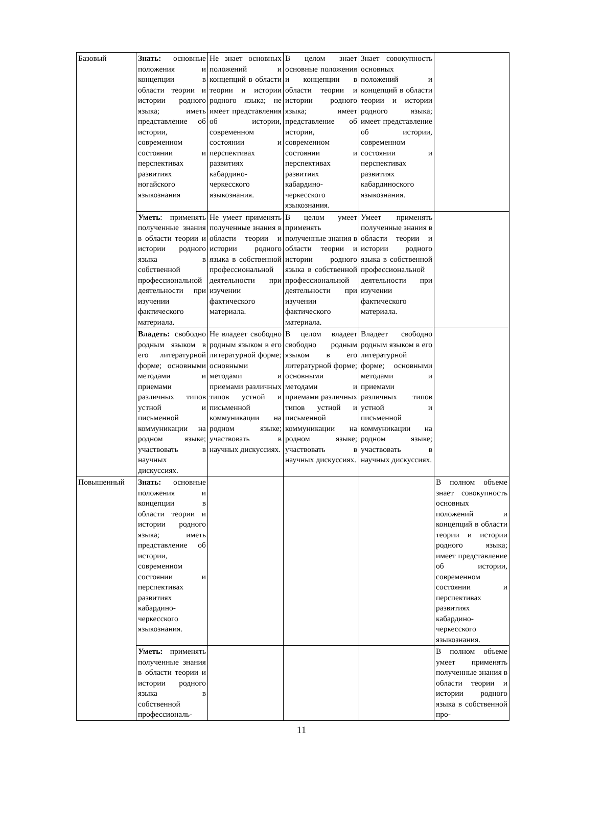| Базовый | Знать: основные положения и концепции в области теории и истории родного языка; иметь представление об истории, современном состоянии и перспективах развитиях ногайского языкознания | Не знает основных положений и концепций в области теории и истории родного языка; не имеет представления об истории, современном состоянии и перспективах развитиях кабардино-черкесского языкознания. | В целом знает основные положения и концепции в области теории и истории родного языка; имеет представление об истории, современном состоянии и перспективах развитиях кабардино-черкесского языкознания. | Знает совокупность основных положений и концепций в области теории и истории родного языка; имеет представление об истории, современном состоянии и перспективах развитиях кабардиноского языкознания. | |
| | Уметь : применять полученные знания в области теории и истории родного языка в собственной профессиональной деятельности при изучении фактического материала. | Не умеет применять полученные знания в области теории и истории родного языка в собственной профессиональной деятельности при изучении фактического материала. | В целом умеет применять полученные знания в области теории и истории родного языка в собственной профессиональной деятельности при изучении фактического материала. | Умеет применять полученные знания в области теории и истории родного языка в собственной профессиональной деятельности при изучении фактического материала. | |
| | Владеть: свободно родным языком в его литературной форме; основными методами и приемами различных типов устной и письменной коммуникации на родном языке; участвовать в научных дискуссиях. | Не владеет свободно родным языком в его литературной форме; основными методами и приемами различных типов устной и письменной коммуникации на родном языке; участвовать в научных дискуссиях. | В целом владеет свободно родным языком в его литературной форме; основными методами и приемами различных типов устной и письменной коммуникации на родном языке; участвовать в научных дискуссиях. | Владеет свободно родным языком в его литературной форме; основными методами и приемами различных типов устной и письменной коммуникации на родном языке; участвовать в научных дискуссиях. | |
| Повышенный | Знать: основные положения и концепции в области теории и истории родного языка; иметь представление об истории, современном состоянии и перспективах развитиях кабардино-черкесского языкознания. | | | | В полном объеме знает совокупность основных положений и концепций в области теории и истории родного языка; имеет представление об истории, современном состоянии и перспективах развитиях кабардино-черкесского языкознания. |
| | Уметь: применять полученные знания в области теории и истории родного языка в собственной профессиональ- | | | | В полном объеме умеет применять полученные знания в области теории и истории родного языка в собственной про- |
11